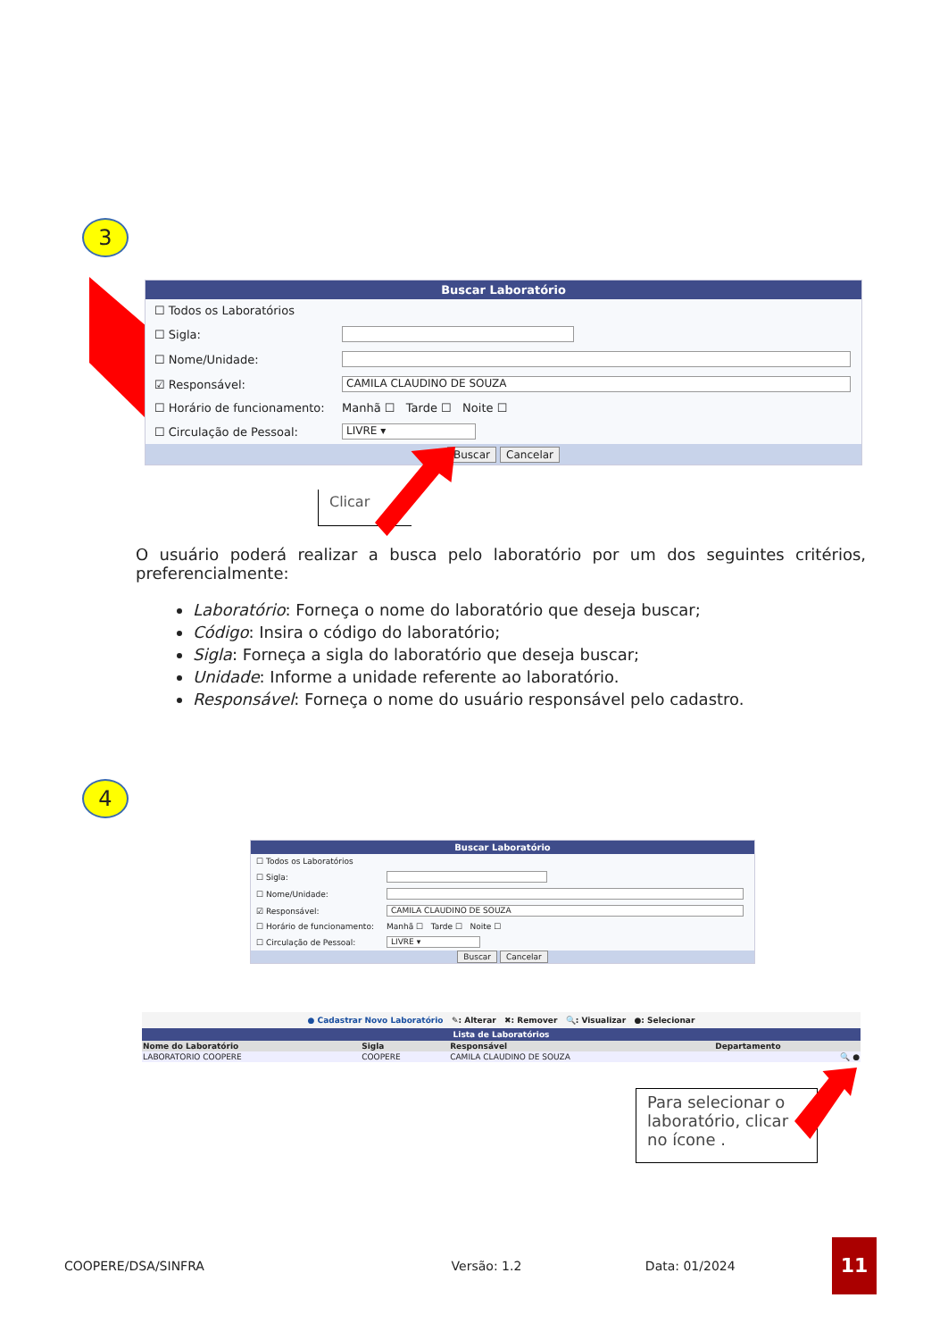3
Buscar Laboratório
☐ Todos os Laboratórios
☐ Sigla:
☐ Nome/Unidade:
☑ Responsável: CAMILA CLAUDINO DE SOUZA
☐ Horário de funcionamento: Manhã ☐ Tarde ☐ Noite ☐
☐ Circulação de Pessoal: LIVRE ▾
Buscar Cancelar
Clicar
O usuário poderá realizar a busca pelo laboratório por um dos seguintes critérios, preferencialmente:
Laboratório: Forneça o nome do laboratório que deseja buscar;
Código: Insira o código do laboratório;
Sigla: Forneça a sigla do laboratório que deseja buscar;
Unidade: Informe a unidade referente ao laboratório.
Responsável: Forneça o nome do usuário responsável pelo cadastro.
4
Buscar Laboratório
☐ Todos os Laboratórios
☐ Sigla:
☐ Nome/Unidade:
☑ Responsável: CAMILA CLAUDINO DE SOUZA
☐ Horário de funcionamento: Manhã ☐ Tarde ☐ Noite ☐
☐ Circulação de Pessoal: LIVRE ▾
Buscar Cancelar
● Cadastrar Novo Laboratório ✎: Alterar ✖: Remover 🔍: Visualizar ●: Selecionar
| Lista de Laboratórios | | | |
| --- | --- | --- | --- |
| Nome do Laboratório | Sigla | Responsável | Departamento |
| LABORATORIO COOPERE | COOPERE | CAMILA CLAUDINO DE SOUZA | 🔍 ● |
Para selecionar o laboratório, clicar no ícone .
COOPERE/DSA/SINFRA Versão: 1.2 Data: 01/2024 11